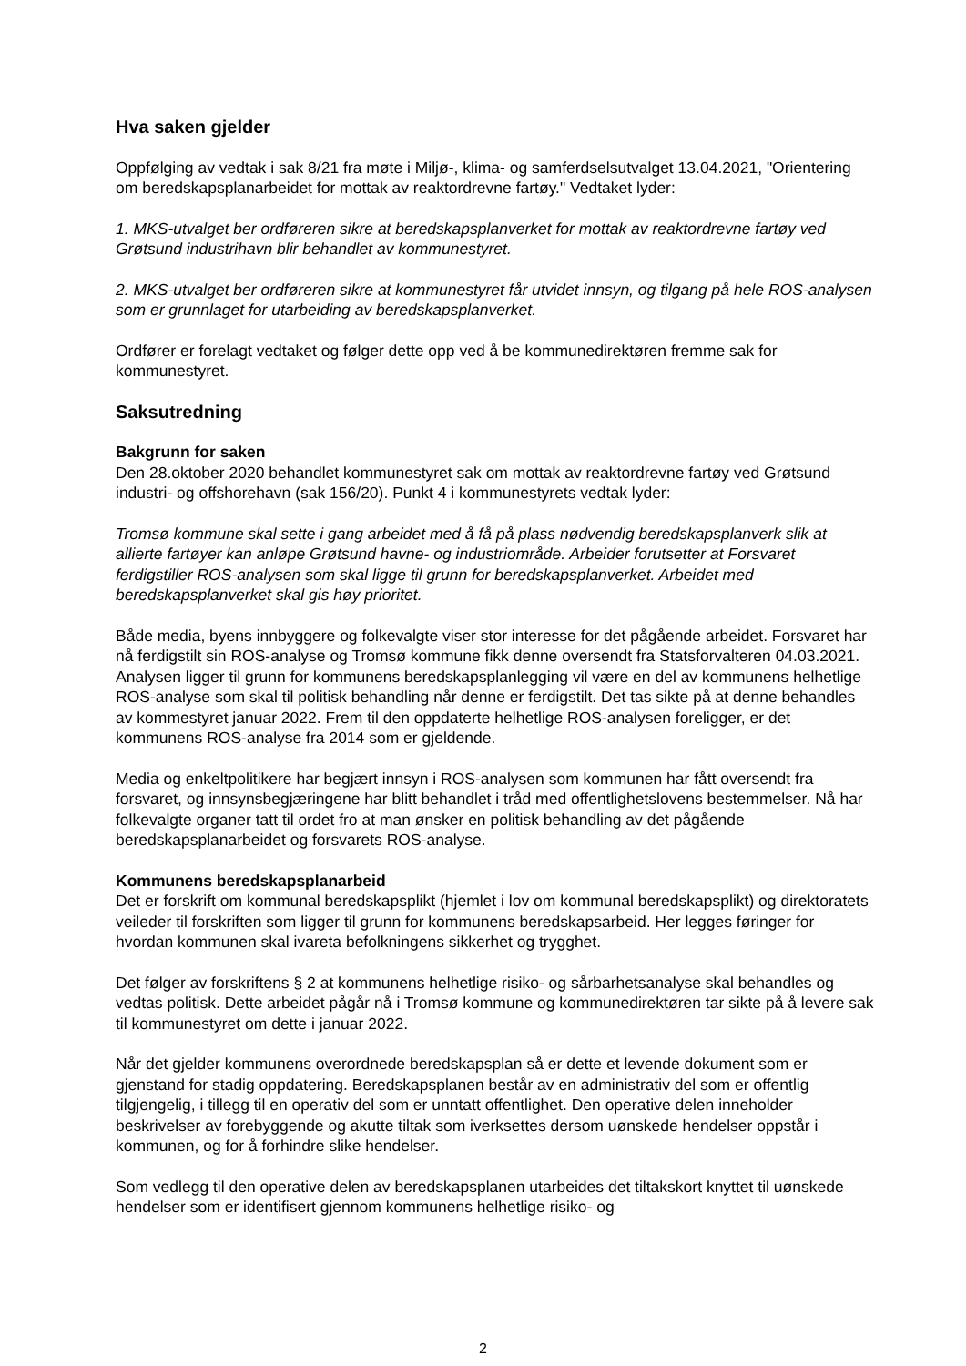Hva saken gjelder
Oppfølging av vedtak i sak 8/21 fra møte i Miljø-, klima- og samferdselsutvalget 13.04.2021, "Orientering om beredskapsplanarbeidet for mottak av reaktordrevne fartøy." Vedtaket lyder:
1. MKS-utvalget ber ordføreren sikre at beredskapsplanverket for mottak av reaktordrevne fartøy ved Grøtsund industrihavn blir behandlet av kommunestyret.
2. MKS-utvalget ber ordføreren sikre at kommunestyret får utvidet innsyn, og tilgang på hele ROS-analysen som er grunnlaget for utarbeiding av beredskapsplanverket.
Ordfører er forelagt vedtaket og følger dette opp ved å be kommunedirektøren fremme sak for kommunestyret.
Saksutredning
Bakgrunn for saken
Den 28.oktober 2020 behandlet kommunestyret sak om mottak av reaktordrevne fartøy ved Grøtsund industri- og offshorehavn (sak 156/20). Punkt 4 i kommunestyrets vedtak lyder:
Tromsø kommune skal sette i gang arbeidet med å få på plass nødvendig beredskapsplanverk slik at allierte fartøyer kan anløpe Grøtsund havne- og industriområde. Arbeider forutsetter at Forsvaret ferdigstiller ROS-analysen som skal ligge til grunn for beredskapsplanverket. Arbeidet med beredskapsplanverket skal gis høy prioritet.
Både media, byens innbyggere og folkevalgte viser stor interesse for det pågående arbeidet. Forsvaret har nå ferdigstilt sin ROS-analyse og Tromsø kommune fikk denne oversendt fra Statsforvalteren 04.03.2021. Analysen ligger til grunn for kommunens beredskapsplanlegging vil være en del av kommunens helhetlige ROS-analyse som skal til politisk behandling når denne er ferdigstilt. Det tas sikte på at denne behandles av kommestyret januar 2022. Frem til den oppdaterte helhetlige ROS-analysen foreligger, er det kommunens ROS-analyse fra 2014 som er gjeldende.
Media og enkeltpolitikere har begjært innsyn i ROS-analysen som kommunen har fått oversendt fra forsvaret, og innsynsbegjæringene har blitt behandlet i tråd med offentlighetslovens bestemmelser. Nå har folkevalgte organer tatt til ordet fro at man ønsker en politisk behandling av det pågående beredskapsplanarbeidet og forsvarets ROS-analyse.
Kommunens beredskapsplanarbeid
Det er forskrift om kommunal beredskapsplikt (hjemlet i lov om kommunal beredskapsplikt) og direktoratets veileder til forskriften som ligger til grunn for kommunens beredskapsarbeid. Her legges føringer for hvordan kommunen skal ivareta befolkningens sikkerhet og trygghet.
Det følger av forskriftens § 2 at kommunens helhetlige risiko- og sårbarhetsanalyse skal behandles og vedtas politisk. Dette arbeidet pågår nå i Tromsø kommune og kommunedirektøren tar sikte på å levere sak til kommunestyret om dette i januar 2022.
Når det gjelder kommunens overordnede beredskapsplan så er dette et levende dokument som er gjenstand for stadig oppdatering. Beredskapsplanen består av en administrativ del som er offentlig tilgjengelig, i tillegg til en operativ del som er unntatt offentlighet. Den operative delen inneholder beskrivelser av forebyggende og akutte tiltak som iverksettes dersom uønskede hendelser oppstår i kommunen, og for å forhindre slike hendelser.
Som vedlegg til den operative delen av beredskapsplanen utarbeides det tiltakskort knyttet til uønskede hendelser som er identifisert gjennom kommunens helhetlige risiko- og
2